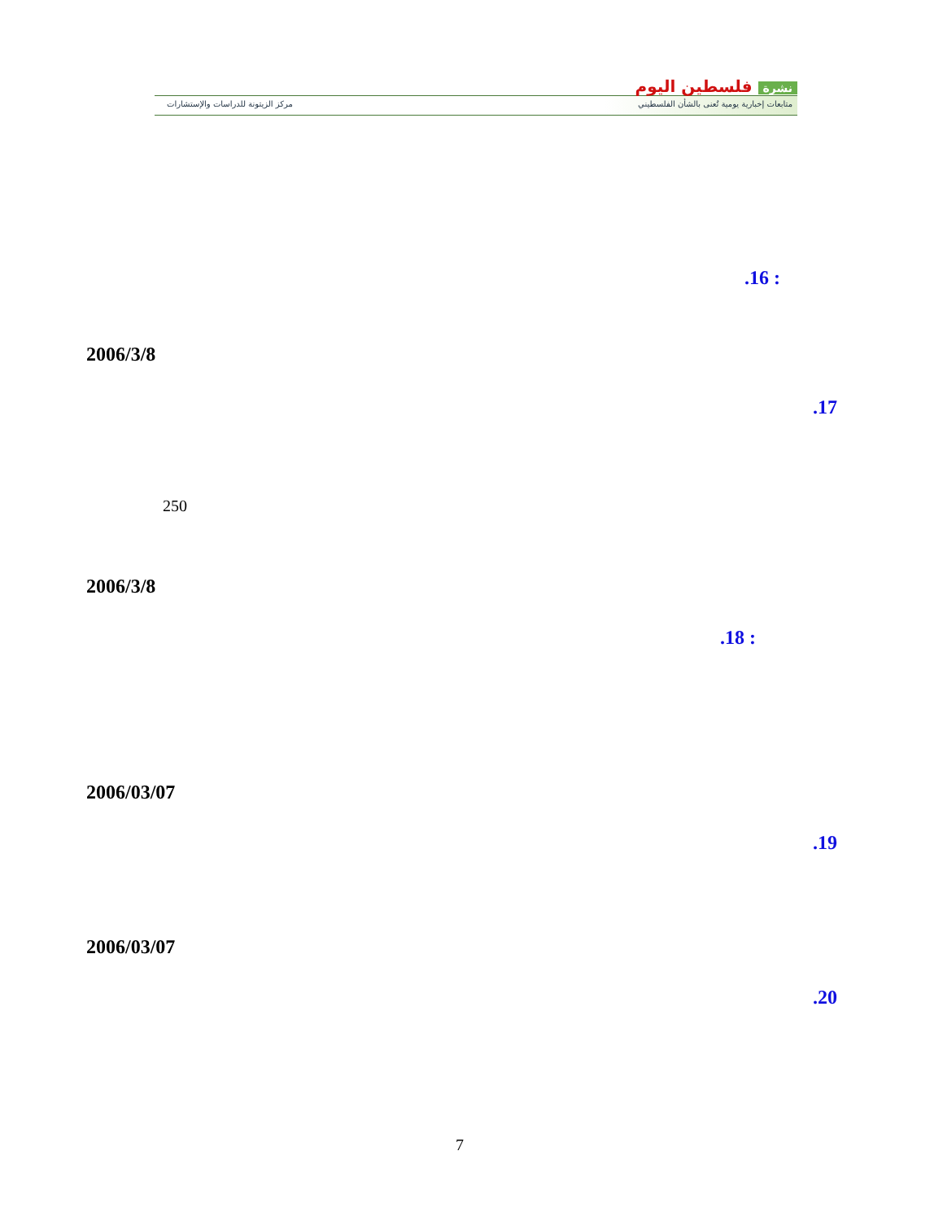نشرة فلسطين اليوم
متابعات إخبارية يومية تُعنى بالشأن الفلسطيني
مركز الزيتونة للدراسات والإستشارات
.16 :
2006/3/8
.17
250
2006/3/8
.18 :
2006/03/07
.19
2006/03/07
.20
7